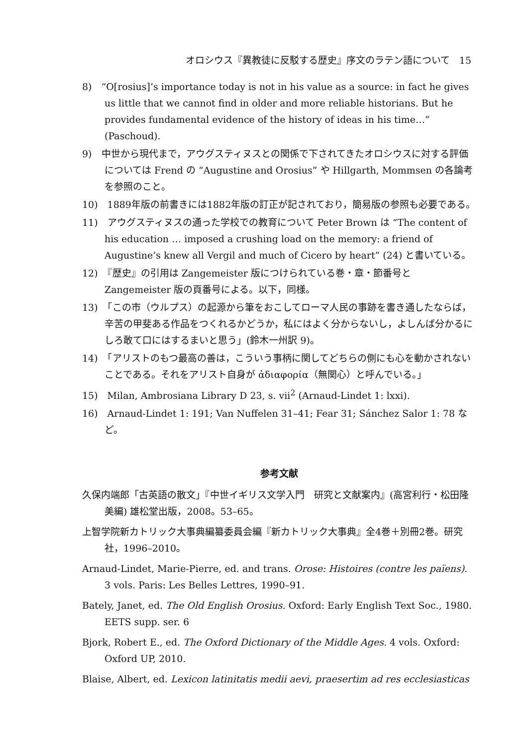オロシウス『異教徒に反駁する歴史』序文のラテン語について　15
8)　“O[rosius]’s importance today is not in his value as a source: in fact he gives us little that we cannot find in older and more reliable historians. But he provides fundamental evidence of the history of ideas in his time…” (Paschoud).
9)　中世から現代まで，アウグスティヌスとの関係で下されてきたオロシウスに対する評価については Frend の “Augustine and Orosius” や Hillgarth, Mommsen の各論考を参照のこと。
10)　1889年版の前書きには1882年版の訂正が記されており，簡易版の参照も必要である。
11)　アウグスティヌスの通った学校での教育について Peter Brown は “The content of his education … imposed a crushing load on the memory: a friend of Augustine’s knew all Vergil and much of Cicero by heart” (24) と書いている。
12)　『歴史』の引用は Zangemeister 版につけられている巻・章・節番号と Zangemeister 版の頁番号による。以下，同様。
13)　「この市（ウルプス）の起源から筆をおこしてローマ人民の事跡を書き通したならば，辛苦の甲斐ある作品をつくれるかどうか，私にはよく分からないし，よしんば分かるにしろ敢て口にはするまいと思う」(鈴木一州訳 9)。
14)　「アリストのもつ最高の善は，こういう事柄に関してどちらの側にも心を動かされないことである。それをアリスト自身が ἀδιαφορία（無関心）と呼んでいる。」
15)　Milan, Ambrosiana Library D 23, s. vii<sup>2</sup> (Arnaud-Lindet 1: lxxi).
16)　Arnaud-Lindet 1: 191; Van Nuffelen 31–41; Fear 31; Sánchez Salor 1: 78 など。
参考文献
久保内端郎「古英語の散文」『中世イギリス文学入門　研究と文献案内』(高宮利行・松田隆美編) 雄松堂出版，2008。53–65。
上智学院新カトリック大事典編纂委員会編『新カトリック大事典』全4巻＋別冊2巻。研究社，1996–2010。
Arnaud-Lindet, Marie-Pierre, ed. and trans. Orose: Histoires (contre les païens). 3 vols. Paris: Les Belles Lettres, 1990–91.
Bately, Janet, ed. The Old English Orosius. Oxford: Early English Text Soc., 1980. EETS supp. ser. 6
Bjork, Robert E., ed. The Oxford Dictionary of the Middle Ages. 4 vols. Oxford: Oxford UP, 2010.
Blaise, Albert, ed. Lexicon latinitatis medii aevi, praesertim ad res ecclesiasticas